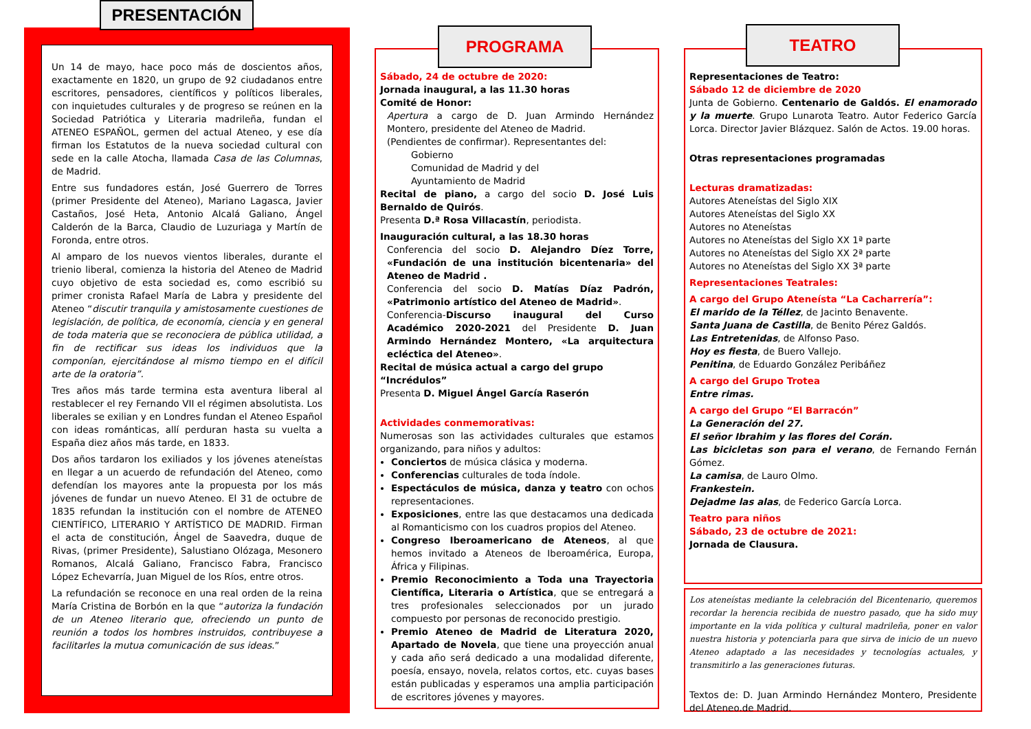PRESENTACIÓN
Un 14 de mayo, hace poco más de doscientos años, exactamente en 1820, un grupo de 92 ciudadanos entre escritores, pensadores, científicos y políticos liberales, con inquietudes culturales y de progreso se reúnen en la Sociedad Patriótica y Literaria madrileña, fundan el ATENEO ESPAÑOL, germen del actual Ateneo, y ese día firman los Estatutos de la nueva sociedad cultural con sede en la calle Atocha, llamada Casa de las Columnas, de Madrid.
Entre sus fundadores están, José Guerrero de Torres (primer Presidente del Ateneo), Mariano Lagasca, Javier Castaños, José Heta, Antonio Alcalá Galiano, Ángel Calderón de la Barca, Claudio de Luzuriaga y Martín de Foronda, entre otros.
Al amparo de los nuevos vientos liberales, durante el trienio liberal, comienza la historia del Ateneo de Madrid cuyo objetivo de esta sociedad es, como escribió su primer cronista Rafael María de Labra y presidente del Ateneo “discutir tranquila y amistosamente cuestiones de legislación, de política, de economía, ciencia y en general de toda materia que se reconociera de pública utilidad, a fin de rectificar sus ideas los individuos que la componían, ejercitándose al mismo tiempo en el difícil arte de la oratoria”.
Tres años más tarde termina esta aventura liberal al restablecer el rey Fernando VII el régimen absolutista. Los liberales se exilian y en Londres fundan el Ateneo Español con ideas románticas, allí perduran hasta su vuelta a España diez años más tarde, en 1833.
Dos años tardaron los exiliados y los jóvenes ateneístas en llegar a un acuerdo de refundación del Ateneo, como defendían los mayores ante la propuesta por los más jóvenes de fundar un nuevo Ateneo. El 31 de octubre de 1835 refundan la institución con el nombre de ATENEO CIENTÍFICO, LITERARIO Y ARTÍSTICO DE MADRID. Firman el acta de constitución, Ángel de Saavedra, duque de Rivas, (primer Presidente), Salustiano Olózaga, Mesonero Romanos, Alcalá Galiano, Francisco Fabra, Francisco López Echevarría, Juan Miguel de los Ríos, entre otros.
La refundación se reconoce en una real orden de la reina María Cristina de Borbón en la que “autoriza la fundación de un Ateneo literario que, ofreciendo un punto de reunión a todos los hombres instruidos, contribuyese a facilitarles la mutua comunicación de sus ideas.”
PROGRAMA
Sábado, 24 de octubre de 2020:
Jornada inaugural, a las 11.30 horas
Comité de Honor:
Apertura a cargo de D. Juan Armindo Hernández Montero, presidente del Ateneo de Madrid.
(Pendientes de confirmar). Representantes del:
Gobierno
Comunidad de Madrid y del
Ayuntamiento de Madrid
Recital de piano, a cargo del socio D. José Luis Bernaldo de Quirós.
Presenta D.ª Rosa Villacastín, periodista.
Inauguración cultural, a las 18.30 horas
Conferencia del socio D. Alejandro Díez Torre, «Fundación de una institución bicentenaria» del Ateneo de Madrid .
Conferencia del socio D. Matías Díaz Padrón, «Patrimonio artístico del Ateneo de Madrid».
Conferencia-Discurso inaugural del Curso Académico 2020-2021 del Presidente D. Juan Armindo Hernández Montero, «La arquitectura ecléctica del Ateneo».
Recital de música actual a cargo del grupo “Incrédulos”
Presenta D. Miguel Ángel García Raserón
Actividades conmemorativas:
Numerosas son las actividades culturales que estamos organizando, para niños y adultos:
Conciertos de música clásica y moderna.
Conferencias culturales de toda índole.
Espectáculos de música, danza y teatro con ochos representaciones.
Exposiciones, entre las que destacamos una dedicada al Romanticismo con los cuadros propios del Ateneo.
Congreso Iberoamericano de Ateneos, al que hemos invitado a Ateneos de Iberoamérica, Europa, África y Filipinas.
Premio Reconocimiento a Toda una Trayectoria Científica, Literaria o Artística, que se entregará a tres profesionales seleccionados por un jurado compuesto por personas de reconocido prestigio.
Premio Ateneo de Madrid de Literatura 2020, Apartado de Novela, que tiene una proyección anual y cada año será dedicado a una modalidad diferente, poesía, ensayo, novela, relatos cortos, etc. cuyas bases están publicadas y esperamos una amplia participación de escritores jóvenes y mayores.
TEATRO
Representaciones de Teatro:
Sábado 12 de diciembre de 2020
Junta de Gobierno. Centenario de Galdós. El enamorado y la muerte. Grupo Lunarota Teatro. Autor Federico García Lorca. Director Javier Blázquez. Salón de Actos. 19.00 horas.
Otras representaciones programadas
Lecturas dramatizadas:
Autores Ateneístas del Siglo XIX
Autores Ateneístas del Siglo XX
Autores no Ateneístas
Autores no Ateneístas del Siglo XX 1ª parte
Autores no Ateneístas del Siglo XX 2ª parte
Autores no Ateneístas del Siglo XX 3ª parte
Representaciones Teatrales:
A cargo del Grupo Ateneísta “La Cacharrería”:
El marido de la Téllez, de Jacinto Benavente.
Santa Juana de Castilla, de Benito Pérez Galdós.
Las Entretenidas, de Alfonso Paso.
Hoy es fiesta, de Buero Vallejo.
Penitina, de Eduardo González Peribáñez
A cargo del Grupo Trotea
Entre rimas.
A cargo del Grupo “El Barracón”
La Generación del 27.
El señor Ibrahim y las flores del Corán.
Las bicicletas son para el verano, de Fernando Fernán Gómez.
La camisa, de Lauro Olmo.
Frankestein.
Dejadme las alas, de Federico García Lorca.
Teatro para niños
Sábado, 23 de octubre de 2021:
Jornada de Clausura.
Los ateneístas mediante la celebración del Bicentenario, queremos recordar la herencia recibida de nuestro pasado, que ha sido muy importante en la vida política y cultural madrileña, poner en valor nuestra historia y potenciarla para que sirva de inicio de un nuevo Ateneo adaptado a las necesidades y tecnologías actuales, y transmitirlo a las generaciones futuras.
Textos de: D. Juan Armindo Hernández Montero, Presidente del Ateneo.de Madrid.